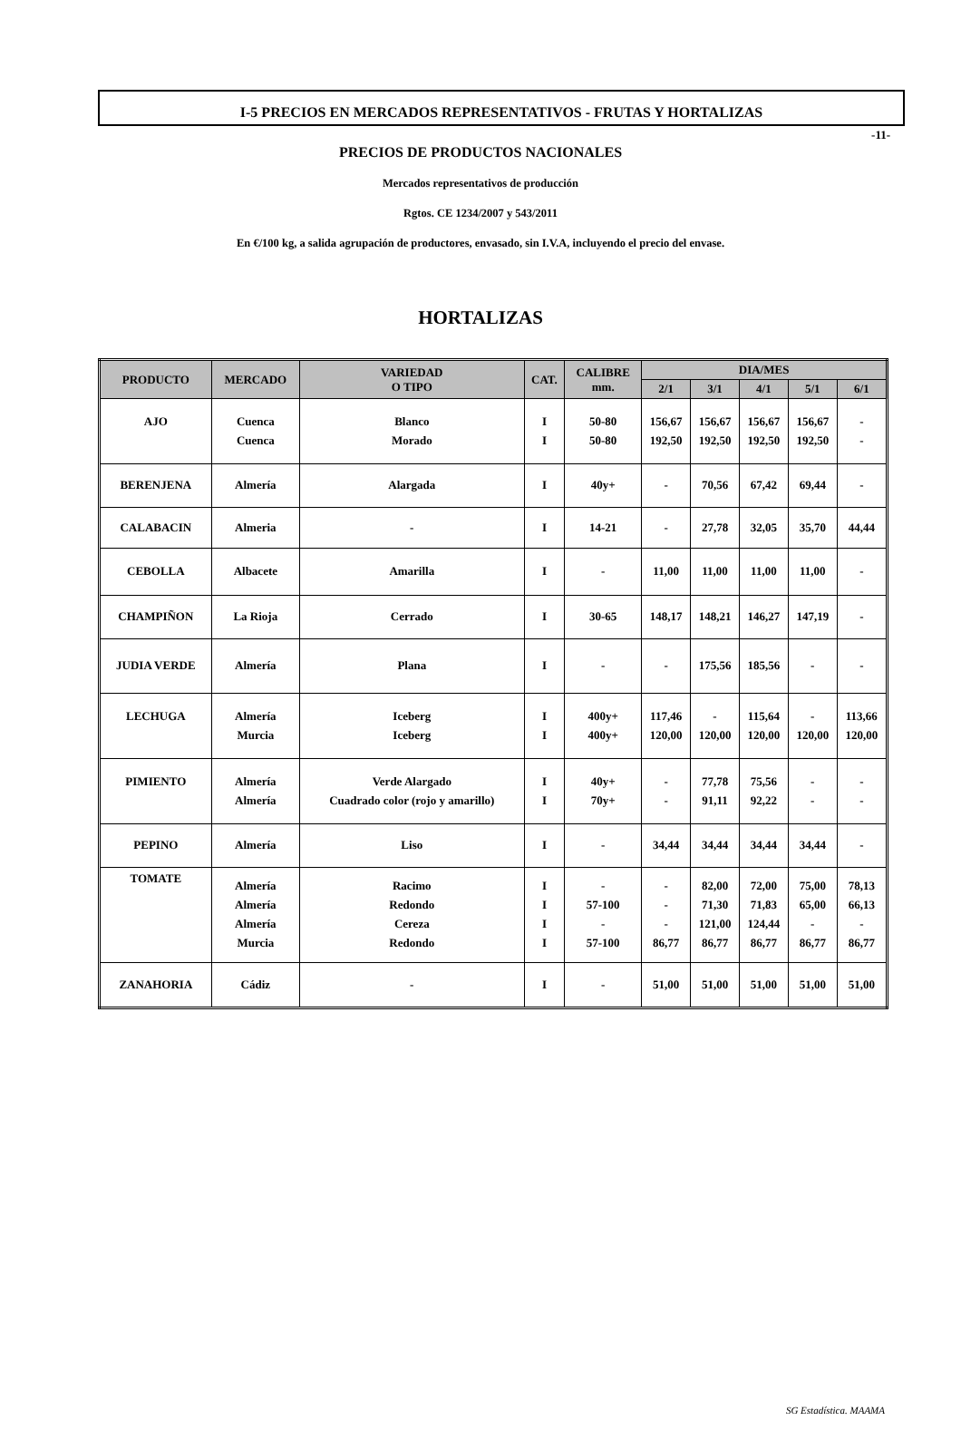-11-
I-5 PRECIOS EN MERCADOS REPRESENTATIVOS - FRUTAS Y HORTALIZAS
PRECIOS DE PRODUCTOS NACIONALES
Mercados representativos de producción
Rgtos. CE 1234/2007 y 543/2011
En €/100 kg, a salida agrupación de productores, envasado, sin I.V.A, incluyendo el precio del envase.
HORTALIZAS
| PRODUCTO | MERCADO | VARIEDAD O TIPO | CAT. | CALIBRE mm. | DIA/MES | | | | |
| --- | --- | --- | --- | --- | --- | --- | --- | --- | --- |
| | | | | | 2/1 | 3/1 | 4/1 | 5/1 | 6/1 |
| AJO | Cuenca Cuenca | Blanco Morado | I I | 50-80 50-80 | 156,67 192,50 | 156,67 192,50 | 156,67 192,50 | 156,67 192,50 | - - |
| BERENJENA | Almería | Alargada | I | 40y+ | - | 70,56 | 67,42 | 69,44 | - |
| CALABACIN | Almeria | - | I | 14-21 | - | 27,78 | 32,05 | 35,70 | 44,44 |
| CEBOLLA | Albacete | Amarilla | I | - | 11,00 | 11,00 | 11,00 | 11,00 | - |
| CHAMPIÑON | La Rioja | Cerrado | I | 30-65 | 148,17 | 148,21 | 146,27 | 147,19 | - |
| JUDIA VERDE | Almería | Plana | I | - | - | 175,56 | 185,56 | - | - |
| LECHUGA | Almería Murcia | Iceberg Iceberg | I I | 400y+ 400y+ | 117,46 120,00 | - 120,00 | 115,64 120,00 | - 120,00 | 113,66 120,00 |
| PIMIENTO | Almería Almería | Verde Alargado Cuadrado color (rojo y amarillo) | I I | 40y+ 70y+ | - - | 77,78 91,11 | 75,56 92,22 | - - | - - |
| PEPINO | Almería | Liso | I | - | 34,44 | 34,44 | 34,44 | 34,44 | - |
| TOMATE | Almería Almería Almería Murcia | Racimo Redondo Cereza Redondo | I I I I | - 57-100 - 57-100 | - - - 86,77 | 82,00 71,30 121,00 86,77 | 72,00 71,83 124,44 86,77 | 75,00 65,00 - 86,77 | 78,13 66,13 - 86,77 |
| ZANAHORIA | Cádiz | - | I | - | 51,00 | 51,00 | 51,00 | 51,00 | 51,00 |
SG Estadística. MAAMA